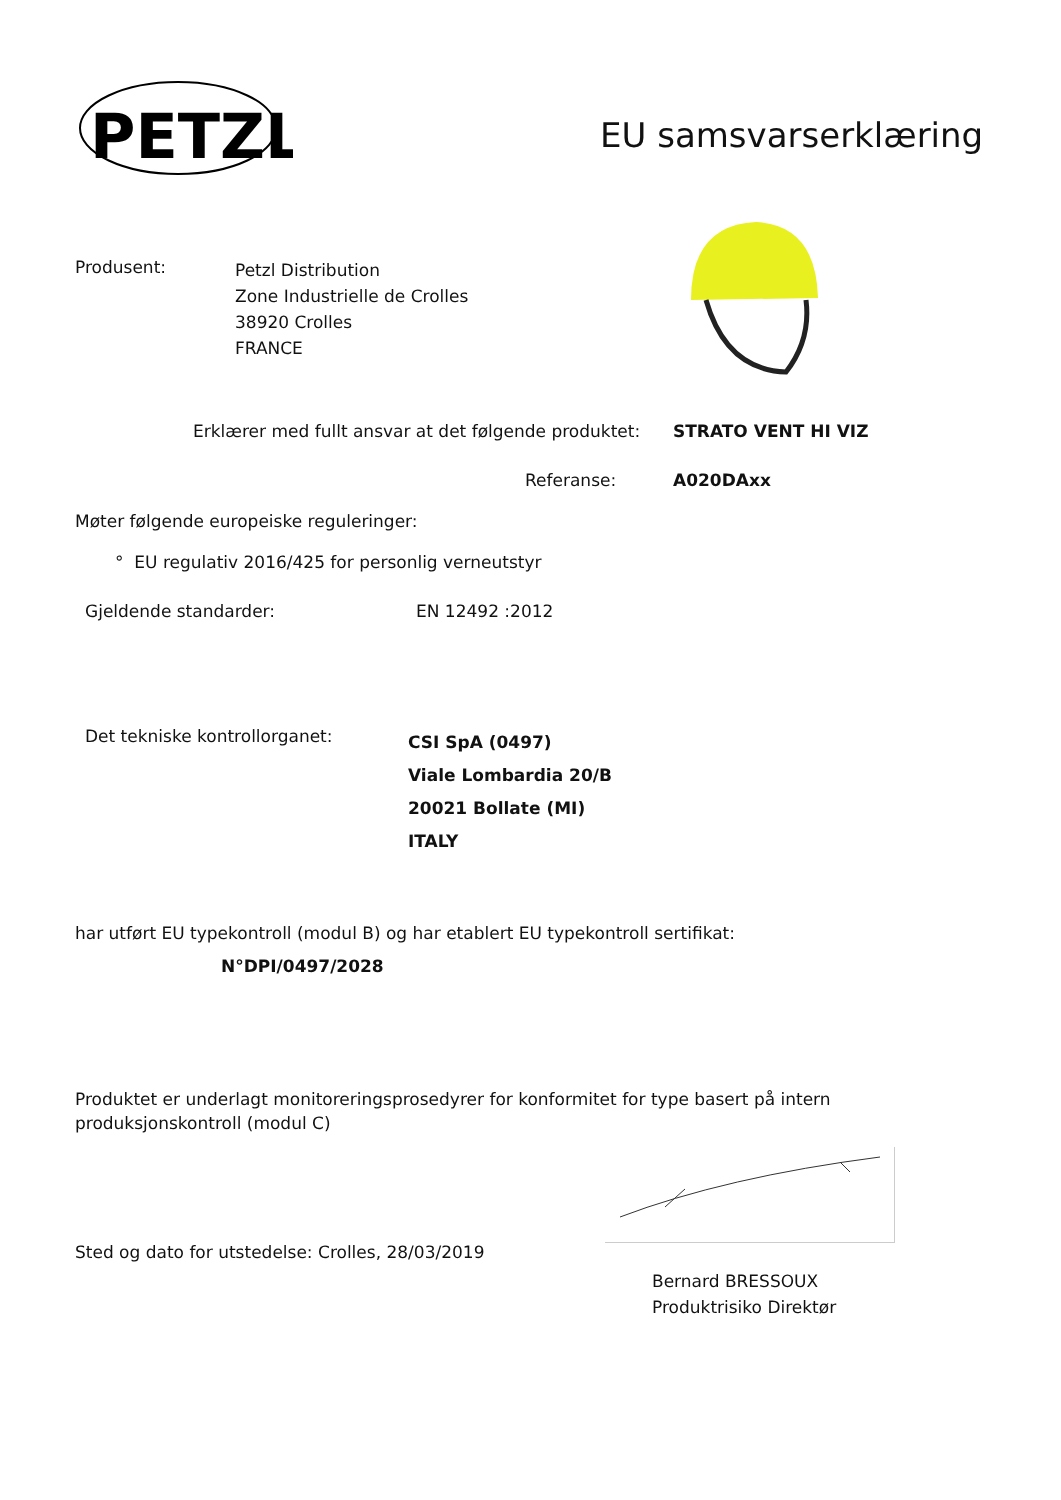PETZL
EU samsvarserklæring
Produsent:
Petzl Distribution
Zone Industrielle de Crolles
38920 Crolles
FRANCE
Erklærer med fullt ansvar at det følgende produktet:
STRATO VENT HI VIZ
Referanse: A020DAxx
Møter følgende europeiske reguleringer:
° EU regulativ 2016/425 for personlig verneutstyr
Gjeldende standarder: EN 12492 :2012
Det tekniske kontrollorganet:
CSI SpA (0497)
Viale Lombardia 20/B
20021 Bollate (MI)
ITALY
har utført EU typekontroll (modul B) og har etablert EU typekontroll sertifikat:
N°DPI/0497/2028
Produktet er underlagt monitoreringsprosedyrer for konformitet for type basert på intern produksjonskontroll (modul C)
Sted og dato for utstedelse: Crolles, 28/03/2019
Bernard BRESSOUX
Produktrisiko Direktør